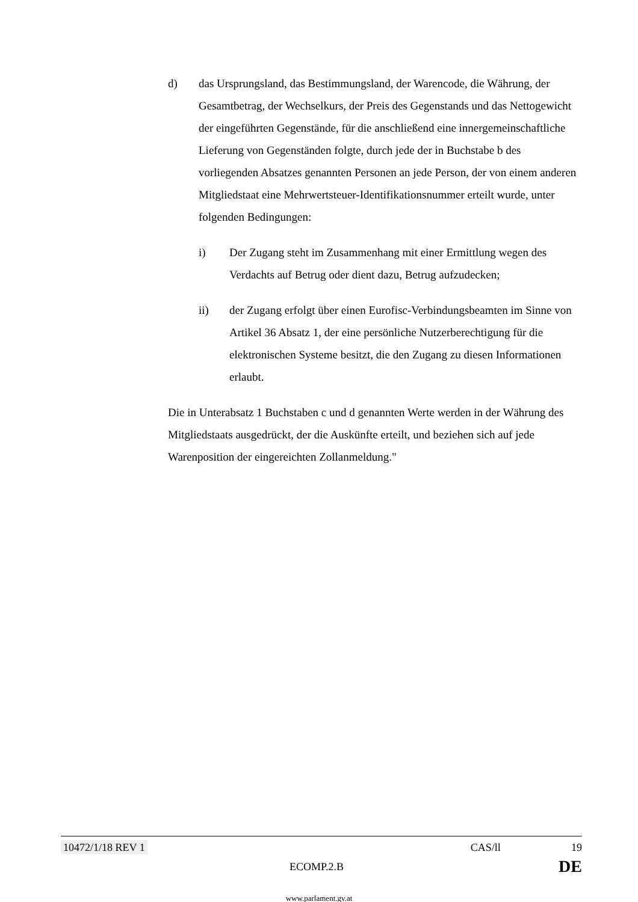d) das Ursprungsland, das Bestimmungsland, der Warencode, die Währung, der Gesamtbetrag, der Wechselkurs, der Preis des Gegenstands und das Nettogewicht der eingeführten Gegenstände, für die anschließend eine innergemeinschaftliche Lieferung von Gegenständen folgte, durch jede der in Buchstabe b des vorliegenden Absatzes genannten Personen an jede Person, der von einem anderen Mitgliedstaat eine Mehrwertsteuer-Identifikationsnummer erteilt wurde, unter folgenden Bedingungen:
i) Der Zugang steht im Zusammenhang mit einer Ermittlung wegen des Verdachts auf Betrug oder dient dazu, Betrug aufzudecken;
ii) der Zugang erfolgt über einen Eurofisc-Verbindungsbeamten im Sinne von Artikel 36 Absatz 1, der eine persönliche Nutzerberechtigung für die elektronischen Systeme besitzt, die den Zugang zu diesen Informationen erlaubt.
Die in Unterabsatz 1 Buchstaben c und d genannten Werte werden in der Währung des Mitgliedstaats ausgedrückt, der die Auskünfte erteilt, und beziehen sich auf jede Warenposition der eingereichten Zollanmeldung."
10472/1/18 REV 1 CAS/ll 19
ECOMP.2.B DE
www.parlament.gv.at